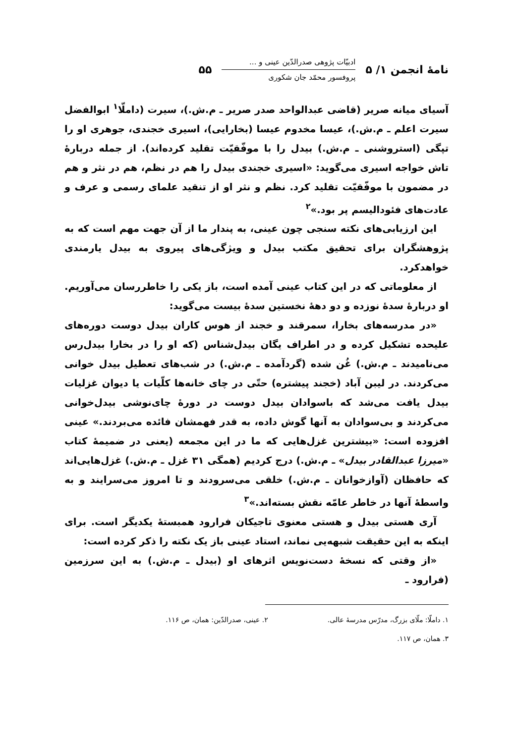نامهٔ انجمن ۱/ ۵
ادبیّات پژوهی صدرالدّین عینی و ...
پروفسور محمّد جان شکوری
۵۵
آسیای میانه صریر (قاضی عبدالواحد صدر صریر ـ م.ش.)، سیرت (داملّا<sup>۱</sup> ابوالفضل سیرت اعلم ـ م.ش.)، عیسا مخدوم عیسا (بخارایی)، اسیری خجندی، جوهری او را تپگی (استروشنی ـ م.ش.) بیدل را با موفّقیّت تقلید کرده‌اند). از جمله دربارهٔ تاش خواجه اسیری می‌گوید: «اسیری خجندی بیدل را هم در نظم، هم در نثر و هم در مضمون با موفّقیّت تقلید کرد. نظم و نثر او از تنقید علمای رسمی و عرف و عادت‌های فئودالیسم پر بود.»<sup>۲</sup>
این ارزیابی‌های نکته سنجی چون عینی، به پندار ما از آن جهت مهم است که به پژوهشگران برای تحقیق مکتب بیدل و ویژگی‌های پیروی به بیدل یارمندی خواهدکرد.
از معلوماتی که در این کتاب عینی آمده است، باز یکی را خاطررسان می‌آوریم. او دربارهٔ سدهٔ نوزده و دو دههٔ نخستین سدهٔ بیست می‌گوید:
«در مدرسه‌های بخارا، سمرقند و خجند از هوس کاران بیدل دوست دوره‌های علیحده تشکیل کرده و در اطراف یگان بیدل‌شناس (که او را در بخارا بیدل‌رس می‌نامیدند ـ م.ش.) غُن شده (گردآمده ـ م.ش.) در شب‌های تعطیل بیدل خوانی می‌کردند. در لیبن آباد (خجند پیشتره) حتّی در چای خانه‌ها کلّیات یا دیوان غزلیات بیدل یافت می‌شد که باسوادان بیدل دوست در دورهٔ چای‌نوشی بیدل‌خوانی می‌کردند و بی‌سوادان به آنها گوش داده، به قدر فهمشان فائده می‌بردند.» عینی افزوده است: «بیشترین غزل‌هایی که ما در این مجمعه (یعنی در ضمیمهٔ کتاب «میرزا عبدالقادر بیدل» ـ م.ش.) درج کردیم (همگی ۳۱ غزل ـ م.ش.) غزل‌هایی‌اند که حافظان (آوازخوانان ـ م.ش.) خلقی می‌سرودند و تا امروز می‌سرایند و به واسطهٔ آنها در خاطر عامّه نقش بسته‌اند.»<sup>۳</sup>
آری هستی بیدل و هستی معنوی تاجیکان فرارود همبستهٔ یکدیگر است. برای اینکه به این حقیقت شبهه‌یی نماند، استاد عینی باز یک نکته را ذکر کرده است:
«از وقتی که نسخهٔ دست‌نویس اثرهای او (بیدل ـ م.ش.) به این سرزمین (فرارود ـ
۱. داملّا: ملّای بزرگ، مدرّس مدرسهٔ عالی. ۲. عینی، صدرالدّین: همان، ص ۱۱۶.
۳. همان، ص ۱۱۷.